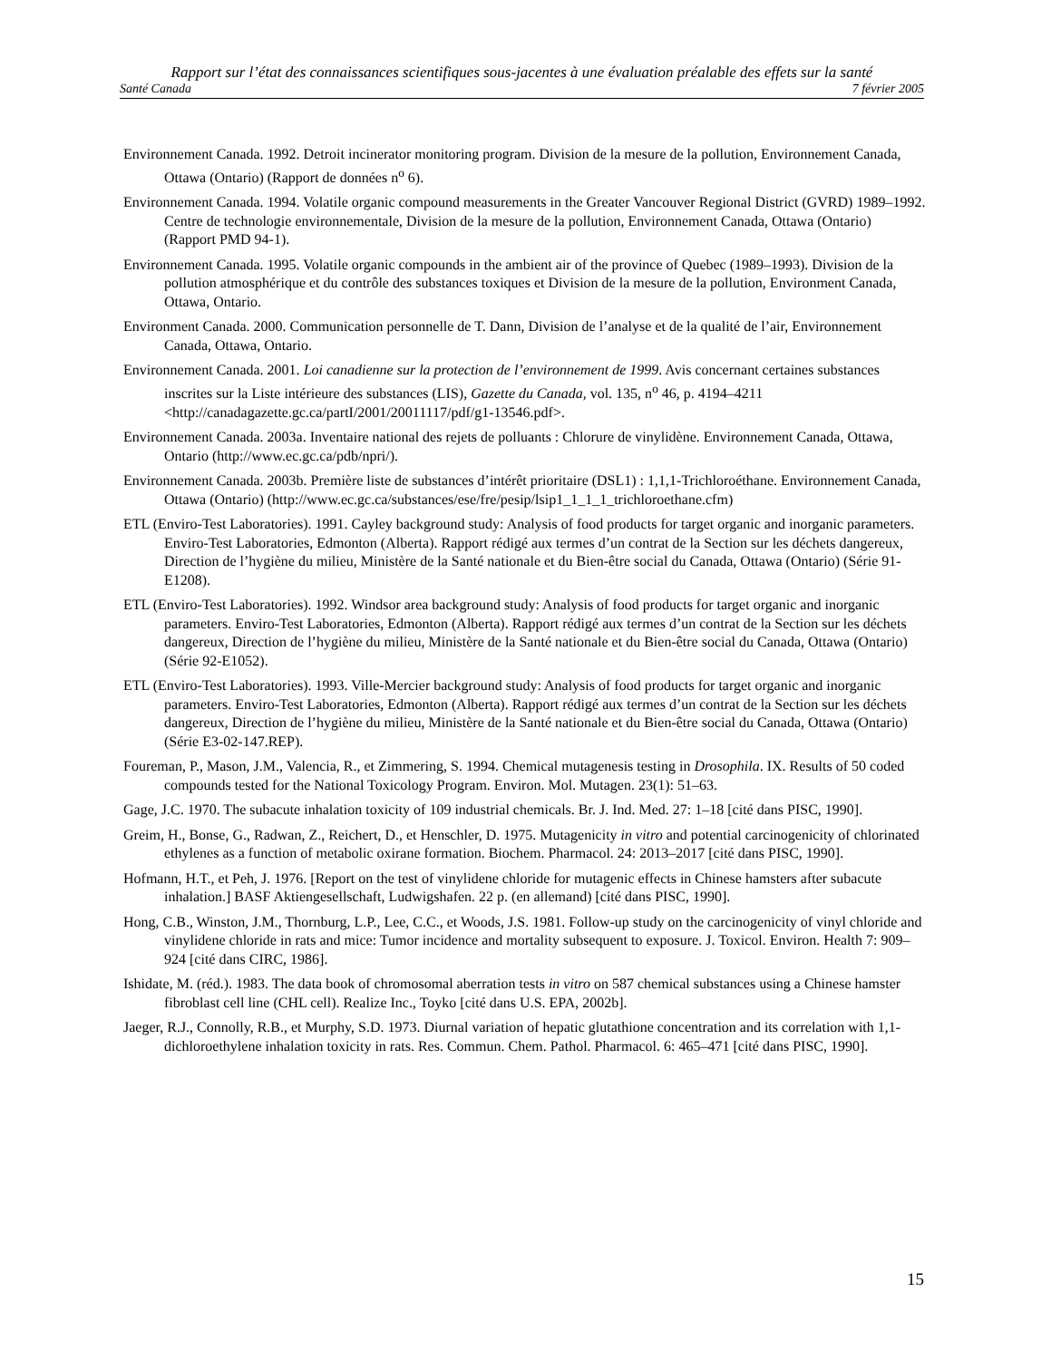Rapport sur l’état des connaissances scientifiques sous-jacentes à une évaluation préalable des effets sur la santé
Santé Canada 7 février 2005
Environnement Canada. 1992. Detroit incinerator monitoring program. Division de la mesure de la pollution, Environnement Canada, Ottawa (Ontario) (Rapport de données n<sup>o</sup> 6).
Environnement Canada. 1994. Volatile organic compound measurements in the Greater Vancouver Regional District (GVRD) 1989–1992. Centre de technologie environnementale, Division de la mesure de la pollution, Environnement Canada, Ottawa (Ontario) (Rapport PMD 94-1).
Environnement Canada. 1995. Volatile organic compounds in the ambient air of the province of Quebec (1989–1993). Division de la pollution atmosphérique et du contrôle des substances toxiques et Division de la mesure de la pollution, Environment Canada, Ottawa, Ontario.
Environment Canada. 2000. Communication personnelle de T. Dann, Division de l’analyse et de la qualité de l’air, Environnement Canada, Ottawa, Ontario.
Environnement Canada. 2001. Loi canadienne sur la protection de l’environnement de 1999. Avis concernant certaines substances inscrites sur la Liste intérieure des substances (LIS), Gazette du Canada, vol. 135, n<sup>o</sup> 46, p. 4194–4211 <http://canadagazette.gc.ca/partI/2001/20011117/pdf/g1-13546.pdf>.
Environnement Canada. 2003a. Inventaire national des rejets de polluants : Chlorure de vinylidène. Environnement Canada, Ottawa, Ontario (http://www.ec.gc.ca/pdb/npri/).
Environnement Canada. 2003b. Première liste de substances d’intérêt prioritaire (DSL1) : 1,1,1-Trichloroéthane. Environnement Canada, Ottawa (Ontario) (http://www.ec.gc.ca/substances/ese/fre/pesip/lsip1_1_1_1_trichloroethane.cfm)
ETL (Enviro-Test Laboratories). 1991. Cayley background study: Analysis of food products for target organic and inorganic parameters. Enviro-Test Laboratories, Edmonton (Alberta). Rapport rédigé aux termes d’un contrat de la Section sur les déchets dangereux, Direction de l’hygiène du milieu, Ministère de la Santé nationale et du Bien-être social du Canada, Ottawa (Ontario) (Série 91-E1208).
ETL (Enviro-Test Laboratories). 1992. Windsor area background study: Analysis of food products for target organic and inorganic parameters. Enviro-Test Laboratories, Edmonton (Alberta). Rapport rédigé aux termes d’un contrat de la Section sur les déchets dangereux, Direction de l’hygiène du milieu, Ministère de la Santé nationale et du Bien-être social du Canada, Ottawa (Ontario) (Série 92-E1052).
ETL (Enviro-Test Laboratories). 1993. Ville-Mercier background study: Analysis of food products for target organic and inorganic parameters. Enviro-Test Laboratories, Edmonton (Alberta). Rapport rédigé aux termes d’un contrat de la Section sur les déchets dangereux, Direction de l’hygiène du milieu, Ministère de la Santé nationale et du Bien-être social du Canada, Ottawa (Ontario) (Série E3-02-147.REP).
Foureman, P., Mason, J.M., Valencia, R., et Zimmering, S. 1994. Chemical mutagenesis testing in Drosophila. IX. Results of 50 coded compounds tested for the National Toxicology Program. Environ. Mol. Mutagen. 23(1): 51–63.
Gage, J.C. 1970. The subacute inhalation toxicity of 109 industrial chemicals. Br. J. Ind. Med. 27: 1–18 [cité dans PISC, 1990].
Greim, H., Bonse, G., Radwan, Z., Reichert, D., et Henschler, D. 1975. Mutagenicity in vitro and potential carcinogenicity of chlorinated ethylenes as a function of metabolic oxirane formation. Biochem. Pharmacol. 24: 2013–2017 [cité dans PISC, 1990].
Hofmann, H.T., et Peh, J. 1976. [Report on the test of vinylidene chloride for mutagenic effects in Chinese hamsters after subacute inhalation.] BASF Aktiengesellschaft, Ludwigshafen. 22 p. (en allemand) [cité dans PISC, 1990].
Hong, C.B., Winston, J.M., Thornburg, L.P., Lee, C.C., et Woods, J.S. 1981. Follow-up study on the carcinogenicity of vinyl chloride and vinylidene chloride in rats and mice: Tumor incidence and mortality subsequent to exposure. J. Toxicol. Environ. Health 7: 909–924 [cité dans CIRC, 1986].
Ishidate, M. (réd.). 1983. The data book of chromosomal aberration tests in vitro on 587 chemical substances using a Chinese hamster fibroblast cell line (CHL cell). Realize Inc., Toyko [cité dans U.S. EPA, 2002b].
Jaeger, R.J., Connolly, R.B., et Murphy, S.D. 1973. Diurnal variation of hepatic glutathione concentration and its correlation with 1,1-dichloroethylene inhalation toxicity in rats. Res. Commun. Chem. Pathol. Pharmacol. 6: 465–471 [cité dans PISC, 1990].
15